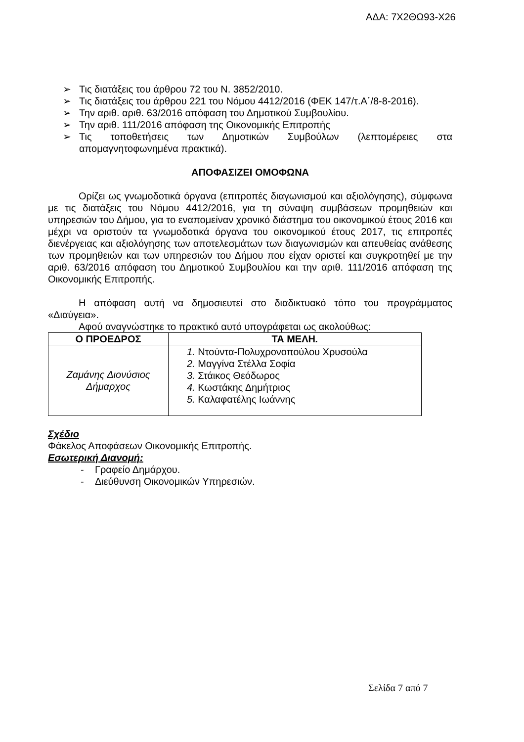ΑΔΑ: 7Χ2ΘΩ93-Χ26
➢ Τις διατάξεις του άρθρου 72 του Ν. 3852/2010.
➢ Τις διατάξεις του άρθρου 221 του Νόμου 4412/2016 (ΦΕΚ 147/τ.Α΄/8-8-2016).
➢ Την αριθ. αριθ. 63/2016 απόφαση του Δημοτικού Συμβουλίου.
➢ Την αριθ. 111/2016 απόφαση της Οικονομικής Επιτροπής
➢ Τις τοποθετήσεις των Δημοτικών Συμβούλων (λεπτομέρειες στα απομαγνητοφωνημένα πρακτικά).
ΑΠΟΦΑΣΙΖΕΙ ΟΜΟΦΩΝΑ
Ορίζει ως γνωμοδοτικά όργανα (επιτροπές διαγωνισμού και αξιολόγησης), σύμφωνα με τις διατάξεις του Νόμου 4412/2016, για τη σύναψη συμβάσεων προμηθειών και υπηρεσιών του Δήμου, για το εναπομείναν χρονικό διάστημα του οικονομικού έτους 2016 και μέχρι να οριστούν τα γνωμοδοτικά όργανα του οικονομικού έτους 2017, τις επιτροπές διενέργειας και αξιολόγησης των αποτελεσμάτων των διαγωνισμών και απευθείας ανάθεσης των προμηθειών και των υπηρεσιών του Δήμου που είχαν οριστεί και συγκροτηθεί με την αριθ. 63/2016 απόφαση του Δημοτικού Συμβουλίου και την αριθ. 111/2016 απόφαση της Οικονομικής Επιτροπής.
Η απόφαση αυτή να δημοσιευτεί στο διαδικτυακό τόπο του προγράμματος «Διαύγεια».
Αφού αναγνώστηκε το πρακτικό αυτό υπογράφεται ως ακολούθως:
| Ο ΠΡΟΕΔΡΟΣ | ΤΑ ΜΕΛΗ . |
| --- | --- |
| Ζαμάνης Διονύσιος Δήμαρχος | 1. Ντούντα-Πολυχρονοπούλου Χρυσούλα 2. Μαγγίνα Στέλλα Σοφία 3. Στάικος Θεόδωρος 4. Κωστάκης Δημήτριος 5. Καλαφατέλης Ιωάννης |
Σχέδιο
Φάκελος Αποφάσεων Οικονομικής Επιτροπής.
Εσωτερική Διανομή:
- Γραφείο Δημάρχου.
- Διεύθυνση Οικονομικών Υπηρεσιών.
Σελίδα 7 από 7